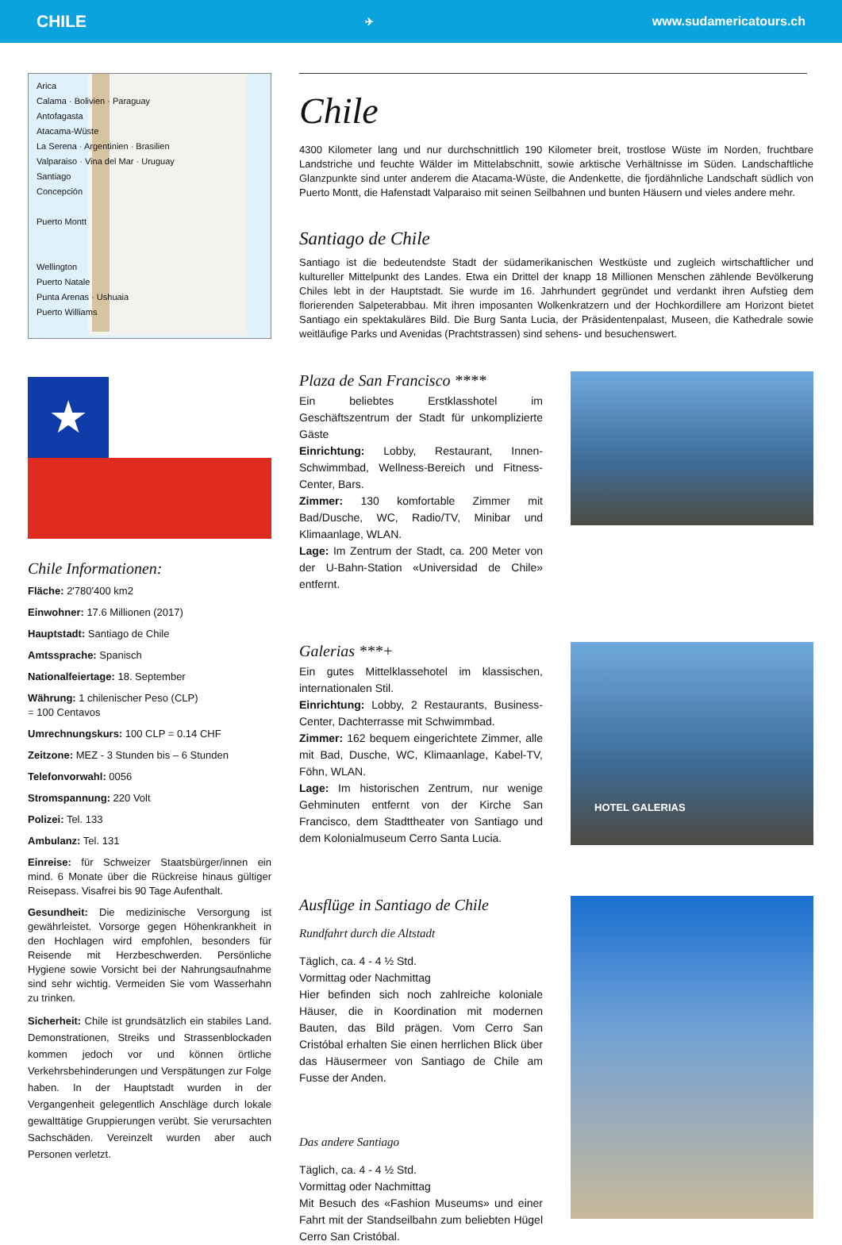CHILE ✈ www.sudamericatours.ch
Arica
Calama · Bolivien · Paraguay
Antofagasta
Atacama-Wüste
La Serena · Argentinien · Brasilien
Valparaiso · Vina del Mar · Uruguay
Santiago
Concepción
Puerto Montt
Wellington
Puerto Natale
Punta Arenas · Ushuaia
Puerto Williams
★
Chile Informationen:
Fläche: 2'780'400 km2
Einwohner: 17.6 Millionen (2017)
Hauptstadt: Santiago de Chile
Amtssprache: Spanisch
Nationalfeiertage: 18. September
Währung: 1 chilenischer Peso (CLP)
= 100 Centavos
Umrechnungskurs: 100 CLP = 0.14 CHF
Zeitzone: MEZ - 3 Stunden bis – 6 Stunden
Telefonvorwahl: 0056
Stromspannung: 220 Volt
Polizei: Tel. 133
Ambulanz: Tel. 131
Einreise: für Schweizer Staatsbürger/innen ein mind. 6 Monate über die Rückreise hinaus gültiger Reisepass. Visafrei bis 90 Tage Aufenthalt.
Gesundheit: Die medizinische Versorgung ist gewährleistet. Vorsorge gegen Höhenkrankheit in den Hochlagen wird empfohlen, besonders für Reisende mit Herzbeschwerden. Persönliche Hygiene sowie Vorsicht bei der Nahrungsaufnahme sind sehr wichtig. Vermeiden Sie vom Wasserhahn zu trinken.
Sicherheit: Chile ist grundsätzlich ein stabiles Land. Demonstrationen, Streiks und Strassenblockaden kommen jedoch vor und können örtliche Verkehrsbehinderungen und Verspätungen zur Folge haben. In der Hauptstadt wurden in der Vergangenheit gelegentlich Anschläge durch lokale gewalttätige Gruppierungen verübt. Sie verursachten Sachschäden. Vereinzelt wurden aber auch Personen verletzt.
Chile
4300 Kilometer lang und nur durchschnittlich 190 Kilometer breit, trostlose Wüste im Norden, fruchtbare Landstriche und feuchte Wälder im Mittelabschnitt, sowie arktische Verhältnisse im Süden. Landschaftliche Glanzpunkte sind unter anderem die Atacama-Wüste, die Andenkette, die fjordähnliche Landschaft südlich von Puerto Montt, die Hafenstadt Valparaiso mit seinen Seilbahnen und bunten Häusern und vieles andere mehr.
Santiago de Chile
Santiago ist die bedeutendste Stadt der südamerikanischen Westküste und zugleich wirtschaftlicher und kultureller Mittelpunkt des Landes. Etwa ein Drittel der knapp 18 Millionen Menschen zählende Bevölkerung Chiles lebt in der Hauptstadt. Sie wurde im 16. Jahrhundert gegründet und verdankt ihren Aufstieg dem florierenden Salpeterabbau. Mit ihren imposanten Wolkenkratzern und der Hochkordillere am Horizont bietet Santiago ein spektakuläres Bild. Die Burg Santa Lucia, der Präsidentenpalast, Museen, die Kathedrale sowie weitläufige Parks und Avenidas (Prachtstrassen) sind sehens- und besuchenswert.
Plaza de San Francisco ****
Ein beliebtes Erstklasshotel im Geschäftszentrum der Stadt für unkomplizierte Gäste
Einrichtung: Lobby, Restaurant, Innen-Schwimmbad, Wellness-Bereich und Fitness-Center, Bars.
Zimmer: 130 komfortable Zimmer mit Bad/Dusche, WC, Radio/TV, Minibar und Klimaanlage, WLAN.
Lage: Im Zentrum der Stadt, ca. 200 Meter von der U-Bahn-Station «Universidad de Chile» entfernt.
Galerias ***+
Ein gutes Mittelklassehotel im klassischen, internationalen Stil.
Einrichtung: Lobby, 2 Restaurants, Business-Center, Dachterrasse mit Schwimmbad.
Zimmer: 162 bequem eingerichtete Zimmer, alle mit Bad, Dusche, WC, Klimaanlage, Kabel-TV, Föhn, WLAN.
Lage: Im historischen Zentrum, nur wenige Gehminuten entfernt von der Kirche San Francisco, dem Stadttheater von Santiago und dem Kolonialmuseum Cerro Santa Lucia.
HOTEL GALERIAS
Ausflüge in Santiago de Chile
Rundfahrt durch die Altstadt
Täglich, ca. 4 - 4 ½ Std.
Vormittag oder Nachmittag
Hier befinden sich noch zahlreiche koloniale Häuser, die in Koordination mit modernen Bauten, das Bild prägen. Vom Cerro San Cristóbal erhalten Sie einen herrlichen Blick über das Häusermeer von Santiago de Chile am Fusse der Anden.
Das andere Santiago
Täglich, ca. 4 - 4 ½ Std.
Vormittag oder Nachmittag
Mit Besuch des «Fashion Museums» und einer Fahrt mit der Standseilbahn zum beliebten Hügel Cerro San Cristóbal.